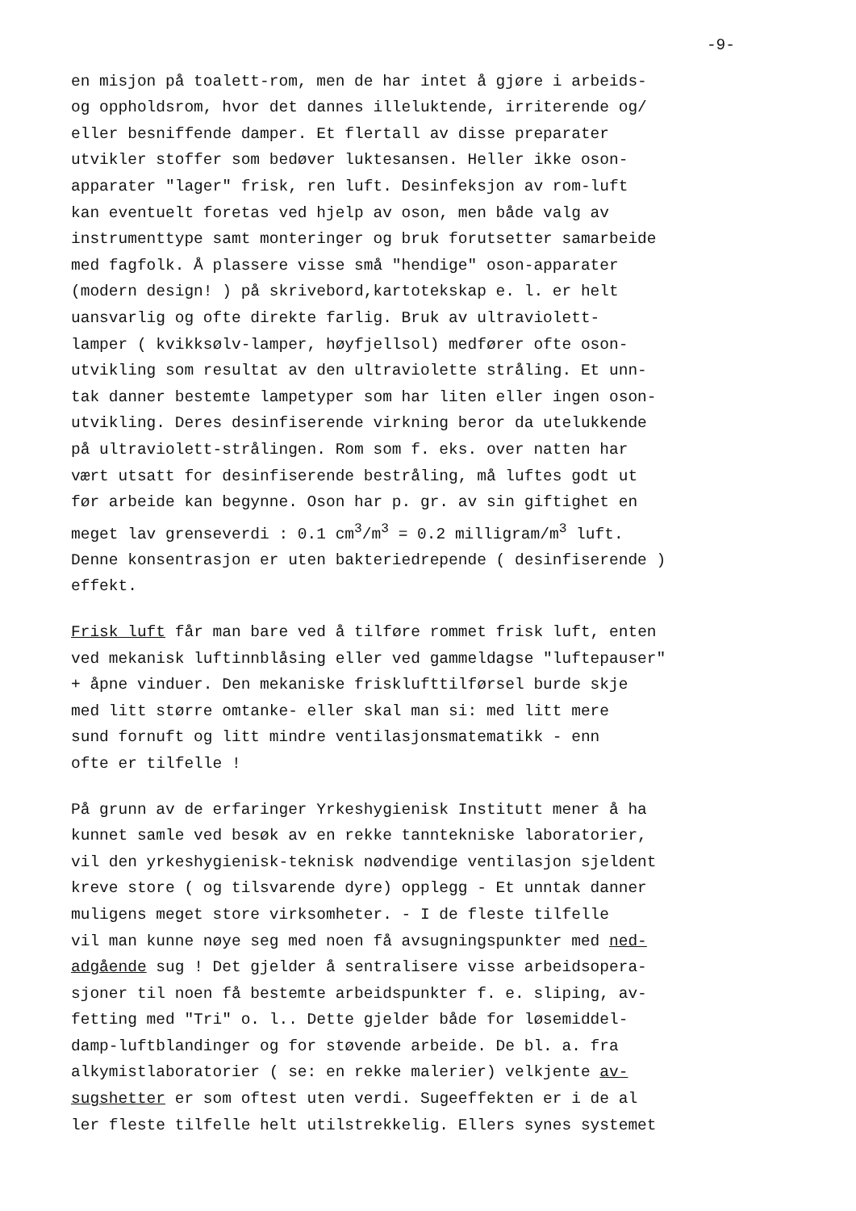-9-
en misjon på toalett-rom, men de har intet å gjøre i arbeids- og oppholdsrom, hvor det dannes illeluktende, irriterende og/ eller besniffende damper. Et flertall av disse preparater utvikler stoffer som bedøver luktesansen. Heller ikke oson- apparater "lager" frisk, ren luft. Desinfeksjon av rom-luft kan eventuelt foretas ved hjelp av oson, men både valg av instrumenttype samt monteringer og bruk forutsetter samarbeide med fagfolk. Å plassere visse små "hendige" oson-apparater (modern design! ) på skrivebord,kartotekskap e. l. er helt uansvarlig og ofte direkte farlig. Bruk av ultraviolett- lamper ( kvikksølv-lamper, høyfjellsol) medfører ofte oson- utvikling som resultat av den ultraviolette stråling. Et unn- tak danner bestemte lampetyper som har liten eller ingen oson- utvikling. Deres desinfiserende virkning beror da utelukkende på ultraviolett-strålingen. Rom som f. eks. over natten har vært utsatt for desinfiserende bestråling, må luftes godt ut før arbeide kan begynne. Oson har p. gr. av sin giftighet en meget lav grenseverdi : 0.1 cm<sup>3</sup>/m<sup>3</sup> = 0.2 milligram/m<sup>3</sup> luft. Denne konsentrasjon er uten bakteriedrepende ( desinfiserende ) effekt.
Frisk luft får man bare ved å tilføre rommet frisk luft, enten ved mekanisk luftinnblåsing eller ved gammeldagse "luftepauser" + åpne vinduer. Den mekaniske frisklufttilførsel burde skje med litt større omtanke- eller skal man si: med litt mere sund fornuft og litt mindre ventilasjonsmatematikk - enn ofte er tilfelle !
På grunn av de erfaringer Yrkeshygienisk Institutt mener å ha kunnet samle ved besøk av en rekke tanntekniske laboratorier, vil den yrkeshygienisk-teknisk nødvendige ventilasjon sjeldent kreve store ( og tilsvarende dyre) opplegg - Et unntak danner muligens meget store virksomheter. - I de fleste tilfelle vil man kunne nøye seg med noen få avsugningspunkter med ned- adgående sug ! Det gjelder å sentralisere visse arbeidsopera- sjoner til noen få bestemte arbeidspunkter f. e. sliping, av- fetting med "Tri" o. l.. Dette gjelder både for løsemiddel- damp-luftblandinger og for støvende arbeide. De bl. a. fra alkymistlaboratorier ( se: en rekke malerier) velkjente av- sugshetter er som oftest uten verdi. Sugeeffekten er i de al ler fleste tilfelle helt utilstrekkelig. Ellers synes systemet